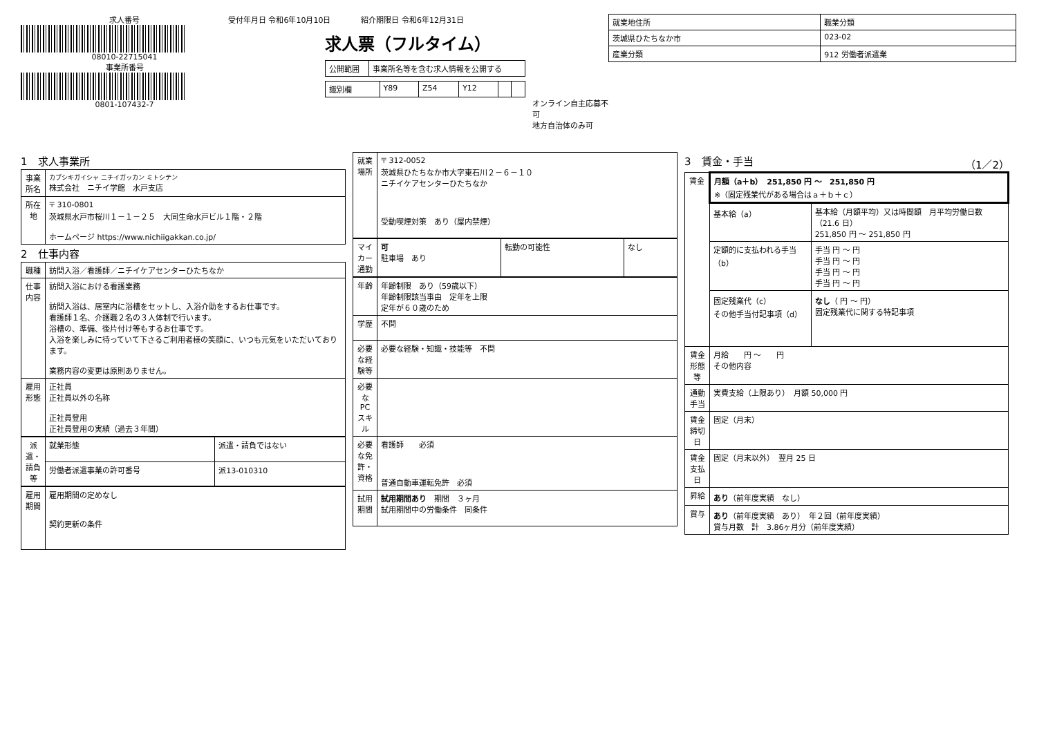求人番号
08010-22715041
事業所番号
0801-107432-7
受付年月日 令和6年10月10日　　　　紹介期限日 令和6年12月31日
求人票（フルタイム）
| 公開範囲 | 事業所名等を含む求人情報を公開する |
| 識別欄 | Y89 | Z54 | Y12 | | |
オンライン自主応募不可
地方自治体のみ可
| 就業地住所 | 職業分類 |
| --- | --- |
| 茨城県ひたちなか市 | 023-02 |
| 産業分類 | 912 労働者派遣業 |
1　求人事業所
| 事業所名 | カブシキガイシャ ニチイガッカン ミトシテン 株式会社 ニチイ学館 水戸支店 |
| 所在地 | 〒 310-0801 茨城県水戸市桜川１－１－２５ 大同生命水戸ビル１階・２階 ホームページ https://www.nichiigakkan.co.jp/ |
2　仕事内容
| 職種 | 訪問入浴／看護師／ニチイケアセンターひたちなか |
| 仕事内容 | 訪問入浴における看護業務 訪問入浴は、居室内に浴槽をセットし、入浴介助をするお仕事です。 看護師１名、介護職２名の３人体制で行います。 浴槽の、準備、後片付け等もするお仕事です。 入浴を楽しみに待っていて下さるご利用者様の笑顔に、いつも元気をいただいております。 業務内容の変更は原則ありません。 |
| 雇用形態 | 正社員 正社員以外の名称 正社員登用 正社員登用の実績（過去３年間） |
| 派遣・請負等 | 就業形態 | 派遣・請負ではない |
| | 労働者派遣事業の許可番号 | 派13-010310 |
| 雇用期間 | 雇用期間の定めなし 契約更新の条件 |
| 就業場所 | 〒 312-0052 茨城県ひたちなか市大字東石川２－６－１０ ニチイケアセンターひたちなか 受動喫煙対策 あり（屋内禁煙） |
| マイカー通勤 | 可 駐車場 あり | 転勤の可能性 | なし |
| 年齢 | 年齢制限 あり（59歳以下） 年齢制限該当事由 定年を上限 定年が６０歳のため |
| 学歴 | 不問 |
| 必要な経験等 | 必要な経験・知識・技能等 不問 |
| 必要なPCスキル | |
| 必要な免許・資格 | 看護師 必須 普通自動車運転免許 必須 |
| 試用期間 | 試用期間あり 期間 ３ヶ月 試用期間中の労働条件 同条件 |
3　賃金・手当　（1／2）
| 賃金 | 月額（a＋b） 251,850 円 ～ 251,850 円 ※（固定残業代がある場合はａ＋ｂ＋ｃ） | |
| | 基本給（a） | 基本給（月額平均）又は時間額 月平均労働日数（21.6 日） 251,850 円 ～ 251,850 円 |
| | 定額的に支払われる手当（b） | 手当 円 ～ 円 手当 円 ～ 円 手当 円 ～ 円 手当 円 ～ 円 |
| | 固定残業代（c） その他手当付記事項（d） | なし （ 円 ～ 円） 固定残業代に関する特記事項 |
| 賃金形態等 | 月給 円 ～ 円 その他内容 | |
| 通勤手当 | 実費支給（上限あり） 月額 50,000 円 | |
| 賃金締切日 | 固定（月末） | |
| 賃金支払日 | 固定（月末以外） 翌月 25 日 | |
| 昇給 | あり （前年度実績 なし） | |
| 賞与 | あり （前年度実績 あり） 年２回（前年度実績） 賞与月数 計 3.86ヶ月分（前年度実績） | |